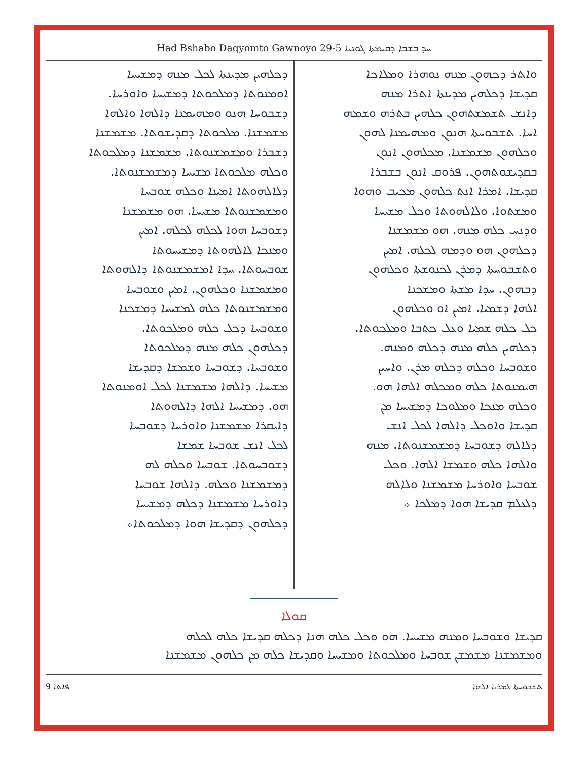Had Bshabo Daqyomto Gawnoyo 29-5 ܚܕ ܒܫܒܐ ܕܩܝܡܬܐ ܓܘܢܝܐ
ܘܐܬܪ ܕܟܗܘܢ ܡܢܗ ܢܘܗܪܐ ܘܡܠܐܟܐ
ܩܕܝܫܐ ܕܟܠܗܝܢ ܡܕܝܢܬܐ ܐܬܪܐ ܡܢܗ
ܕܐܢܫ ܬܫܡܫܬܗܘܢ ܟܠܗܝܢ ܒܬܪܗ ܘܫܡܗ
ܐܚܐ. ܬܫܒܘܚܬܐ ܗܢܘܢ ܘܡܗܝܡܢܐ ܠܗܘܢ
ܘܟܠܗܘܢ ܡܫܡܫܢܐ. ܡܟܠܗܘܢ ܐܢܘܢ
ܒܩܕܝܫܘܬܗܘܢ. ܦܪܘܩ ܐܢܘܢ ܒܫܒܪܐ
ܩܕܝܫܐ. ܐܡܪܐ ܐܢܬ ܟܠܗܘܢ ܡܟܝܒ ܘܗܘܐ
ܘܡܫܬܘܐ. ܘܠܐܠܗܘܬܐ ܘܟܠ ܡܫܝܚܐ
ܘܕܢܚ ܟܠܗ ܡܢܗ. ܗܘ ܡܫܡܫܢܐ
ܕܟܠܗܘܢ ܗܘ ܘܕܡܗ ܠܟܠܗ. ܐܡܝܢ
ܘܬܫܒܘܚܬܐ ܕܡܪܢ ܠܟܢܘܫܬܐ ܘܟܠܗܘܢ
ܕܒܗܘܢ. ܚܕܐ ܡܫܬܐ ܘܡܫܟܢܐ
ܐܠܗܐ ܕܫܡܝܐ. ܐܡܝܢ ܐܘ ܘܟܠܗܘܢ
ܟܠ ܟܠܗ ܫܡܝܐ ܘܥܠ ܟܬܒܐ ܘܡܠܟܘܬܐ.
ܕܟܠܗܝܢ ܟܠܗ ܡܢܗ ܕܟܠܗ ܘܡܢܗ.
ܘܫܘܒܚܐ ܘܟܠܗ ܕܟܠܗ ܡܪܢ. ܘܐܚܝܢ
ܗܝܡܢܘܬܐ ܟܠܗ ܘܡܟܠܗ ܐܠܗܐ ܗܘ.
ܘܟܠܗ ܡܢܟܐ ܘܡܠܘܟܐ ܕܡܫܝܚܐ ܡܢ
ܩܕܝܫܐ ܘܐܘܟܠ ܕܐܠܗܐ ܠܟܠ ܐܢܫ
ܕܠܐܠܗ ܕܫܘܒܚܐ ܕܡܫܡܫܢܘܬܐ. ܡܢܗ
ܘܐܠܗܐ ܟܠܗ ܘܫܡܫܐ ܐܠܗܐ. ܘܟܠ
ܫܘܒܚܐ ܘܐܘܪܚܐ ܡܫܡܫܢܐ ܘܠܐܠܗ
ܕܠܥܠܡ ܩܕܝܫܐ ܗܘܐ ܕܡܠܟܐ ܀
ܕܟܠܗܝܢ ܡܕܝܢܬܐ ܠܟܠ ܡܢܗ ܕܡܫܝܚܐ
ܐܘܡܢܘܬܐ ܕܡܠܟܘܬܐ ܕܡܫܝܚܐ ܘܐܘܪܚܐ.
ܕܫܒܘܚܐ ܗܢܘ ܘܡܗܝܡܢܐ ܕܐܠܗܐ ܘܐܠܗܐ
ܡܫܡܫܢܐ. ܡܠܟܘܬܐ ܕܩܕܝܫܘܬܐ. ܡܫܡܫܢܐ
ܕܫܒܪܐ ܘܡܫܡܫܢܘܬܐ. ܡܫܡܫܢܐ ܕܡܠܟܘܬܐ
ܘܟܠܗ ܡܠܟܘܬܐ ܡܫܝܚܐ ܕܡܫܡܫܢܘܬܐ.
ܕܠܐܠܗܘܬܐ ܐܡܝܢܐ ܘܟܠܗ ܫܘܒܚܐ
ܘܡܫܡܫܢܘܬܐ ܡܫܝܚܐ. ܗܘ ܡܫܡܫܢܐ
ܕܫܘܒܚܐ ܗܘܐ ܠܟܠܗ ܠܟܠܗ. ܐܡܝܢ
ܘܡܢܟܐ ܠܐܠܗܘܬܐ ܕܡܫܝܚܘܬܐ
ܫܘܒܚܘܬܐ. ܚܕܐ ܐܡܫܡܫܢܘܬܐ ܕܐܠܗܘܬܐ
ܘܡܫܡܫܢܐ ܘܟܠܗܘܢ. ܐܡܝܢ ܘܫܘܒܚܐ
ܘܡܫܡܫܢܘܬܐ ܟܠܗ ܠܡܫܝܚܐ ܕܡܫܟܢܐ
ܘܫܘܒܚܐ ܕܟܠ ܟܠܗ ܘܡܠܟܘܬܐ.
ܕܟܠܗܘܢ ܟܠܗ ܡܢܗ ܕܡܠܟܘܬܐ
ܘܫܘܒܚܐ. ܕܫܘܒܚܐ ܘܫܡܫܐ ܕܩܕܝܫܐ
ܡܫܝܚܐ. ܕܐܠܗܐ ܡܫܡܫܢܐ ܠܟܠ ܐܘܡܢܘܬܐ
ܗܘ. ܕܡܫܝܚܐ ܐܠܗܐ ܕܐܠܗܘܬܐ
ܕܐܝܩܪܐ ܡܫܡܫܢܐ ܘܐܘܪܚܐ ܕܫܘܒܚܐ
ܠܟܠ ܐܢܫ ܫܘܒܚܐ ܫܡܫܐ
ܕܫܘܒܚܘܬܐ. ܫܘܒܚܐ ܘܟܠܗ ܠܗ
ܕܡܫܡܫܢܐ ܘܟܠܗ. ܕܐܠܗܐ ܫܘܒܚܐ
ܕܐܘܪܚܐ ܡܫܡܫܢܐ ܕܟܠܗ ܕܡܫܝܚܐ
ܕܟܠܗܘܢ ܕܩܕܝܫܐ ܗܘܐ ܕܡܠܟܘܬܐ܀
━━━━━━━━━━━━━━━━━━
ܩܘܠܐ
ܩܕܝܫܐ ܘܫܘܒܚܐ ܘܡܢܗ ܡܫܝܚܐ. ܗܘ ܘܟܠ ܟܠܗ ܗܢܐ ܕܟܠܗ ܩܕܝܫܐ ܟܠܗ ܠܟܠܗ
ܘܡܫܡܫܢܐ ܡܫܡܫܢ ܫܘܒܚܐ ܘܡܠܟܘܬܐ ܘܡܫܝܚܐ ܘܩܕܝܫܐ ܟܠܗ ܡܢ ܟܠܗܘܢ ܡܫܡܫܢܐ
9 ܦܐܬܐ ܬܫܒܘܚܬܐ ܠܡܪܝܐ ܐܠܗܐ